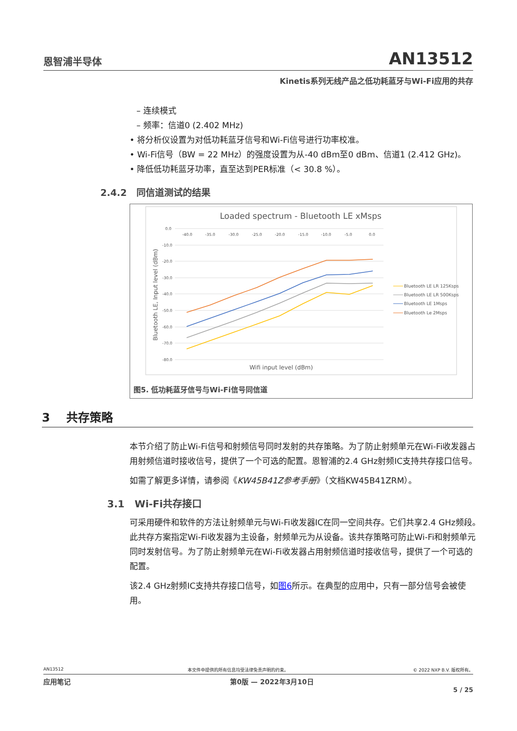恩智浦半导体 AN13512
Kinetis系列无线产品之低功耗蓝牙与Wi-Fi应用的共存
– 连续模式
– 频率：信道0 (2.402 MHz)
• 将分析仪设置为对低功耗蓝牙信号和Wi-Fi信号进行功率校准。
• Wi-Fi信号（BW = 22 MHz）的强度设置为从-40 dBm至0 dBm、信道1 (2.412 GHz)。
• 降低低功耗蓝牙功率，直至达到PER标准（< 30.8 %）。
2.4.2 同信道测试的结果
Loaded spectrum - Bluetooth LE xMsps
0.0
-10.0
-20.0
-30.0
-40.0
-50.0
-60.0
-70.0
-80.0
-40.0
-35.0
-30.0
-25.0
-20.0
-15.0
-10.0
-5.0
0.0
Wifi input level (dBm)
Bluetooth LE, Input level (dBm)
Bluetooth LE LR 125Ksps
Bluetooth LE LR 500Ksps
Bluetooth LE 1Msps
Bluetooth Le 2Msps
图5. 低功耗蓝牙信号与Wi-Fi信号同信道
3 共存策略
本节介绍了防止Wi-Fi信号和射频信号同时发射的共存策略。为了防止射频单元在Wi-Fi收发器占用射频信道时接收信号，提供了一个可选的配置。恩智浦的2.4 GHz射频IC支持共存接口信号。
如需了解更多详情，请参阅《KW45B41Z参考手册》（文档KW45B41ZRM）。
3.1 Wi-Fi共存接口
可采用硬件和软件的方法让射频单元与Wi-Fi收发器IC在同一空间共存。它们共享2.4 GHz频段。此共存方案指定Wi-Fi收发器为主设备，射频单元为从设备。该共存策略可防止Wi-Fi和射频单元同时发射信号。为了防止射频单元在Wi-Fi收发器占用射频信道时接收信号，提供了一个可选的配置。
该2.4 GHz射频IC支持共存接口信号，如图6所示。在典型的应用中，只有一部分信号会被使用。
AN13512 本文件中提供的所有信息均受法律免责声明的约束。 © 2022 NXP B.V. 版权所有。
应用笔记 第0版 — 2022年3月10日
5 / 25